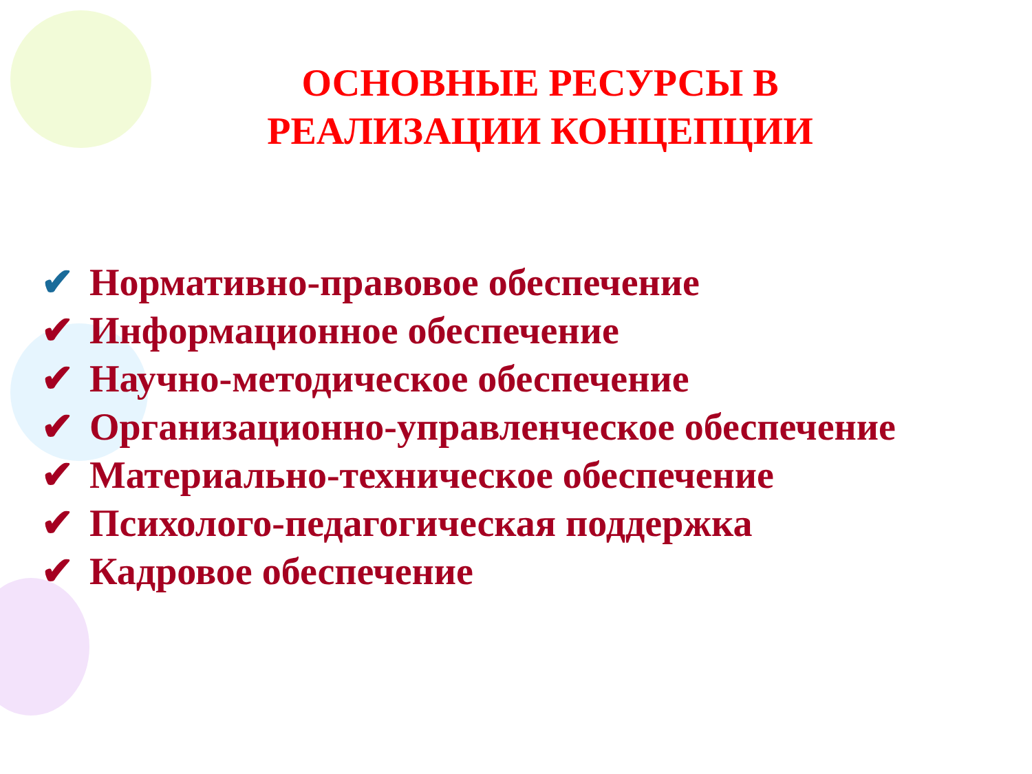ОСНОВНЫЕ РЕСУРСЫ В РЕАЛИЗАЦИИ КОНЦЕПЦИИ
✔ Нормативно-правовое обеспечение
✔ Информационное обеспечение
✔ Научно-методическое обеспечение
✔ Организационно-управленческое обеспечение
✔ Материально-техническое обеспечение
✔ Психолого-педагогическая поддержка
✔ Кадровое обеспечение